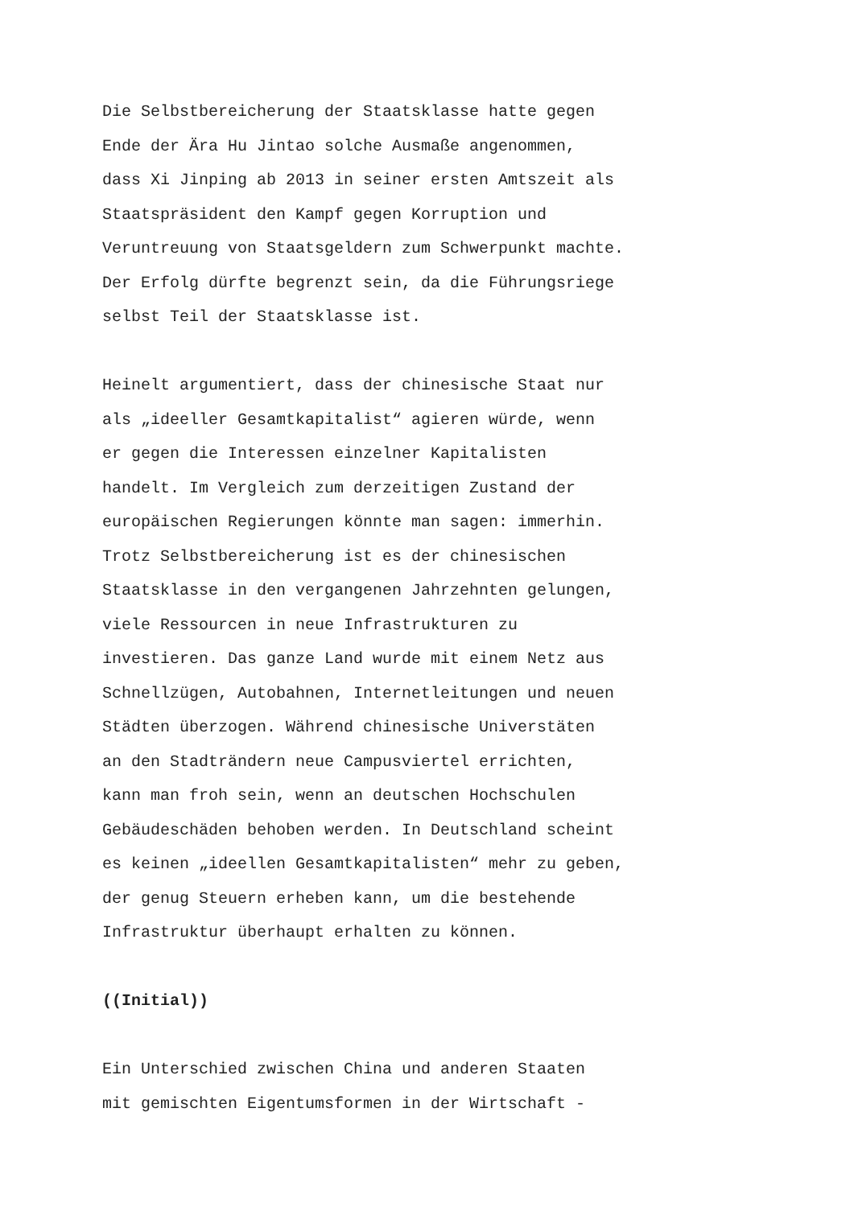Die Selbstbereicherung der Staatsklasse hatte gegen Ende der Ära Hu Jintao solche Ausmaße angenommen, dass Xi Jinping ab 2013 in seiner ersten Amtszeit als Staatspräsident den Kampf gegen Korruption und Veruntreuung von Staatsgeldern zum Schwerpunkt machte. Der Erfolg dürfte begrenzt sein, da die Führungsriege selbst Teil der Staatsklasse ist.
Heinelt argumentiert, dass der chinesische Staat nur als „ideeller Gesamtkapitalist“ agieren würde, wenn er gegen die Interessen einzelner Kapitalisten handelt. Im Vergleich zum derzeitigen Zustand der europäischen Regierungen könnte man sagen: immerhin. Trotz Selbstbereicherung ist es der chinesischen Staatsklasse in den vergangenen Jahrzehnten gelungen, viele Ressourcen in neue Infrastrukturen zu investieren. Das ganze Land wurde mit einem Netz aus Schnellzügen, Autobahnen, Internetleitungen und neuen Städten überzogen. Während chinesische Universtäten an den Stadträndern neue Campusviertel errichten, kann man froh sein, wenn an deutschen Hochschulen Gebäudeschäden behoben werden. In Deutschland scheint es keinen „ideellen Gesamtkapitalisten“ mehr zu geben, der genug Steuern erheben kann, um die bestehende Infrastruktur überhaupt erhalten zu können.
((Initial))
Ein Unterschied zwischen China und anderen Staaten mit gemischten Eigentumsformen in der Wirtschaft -